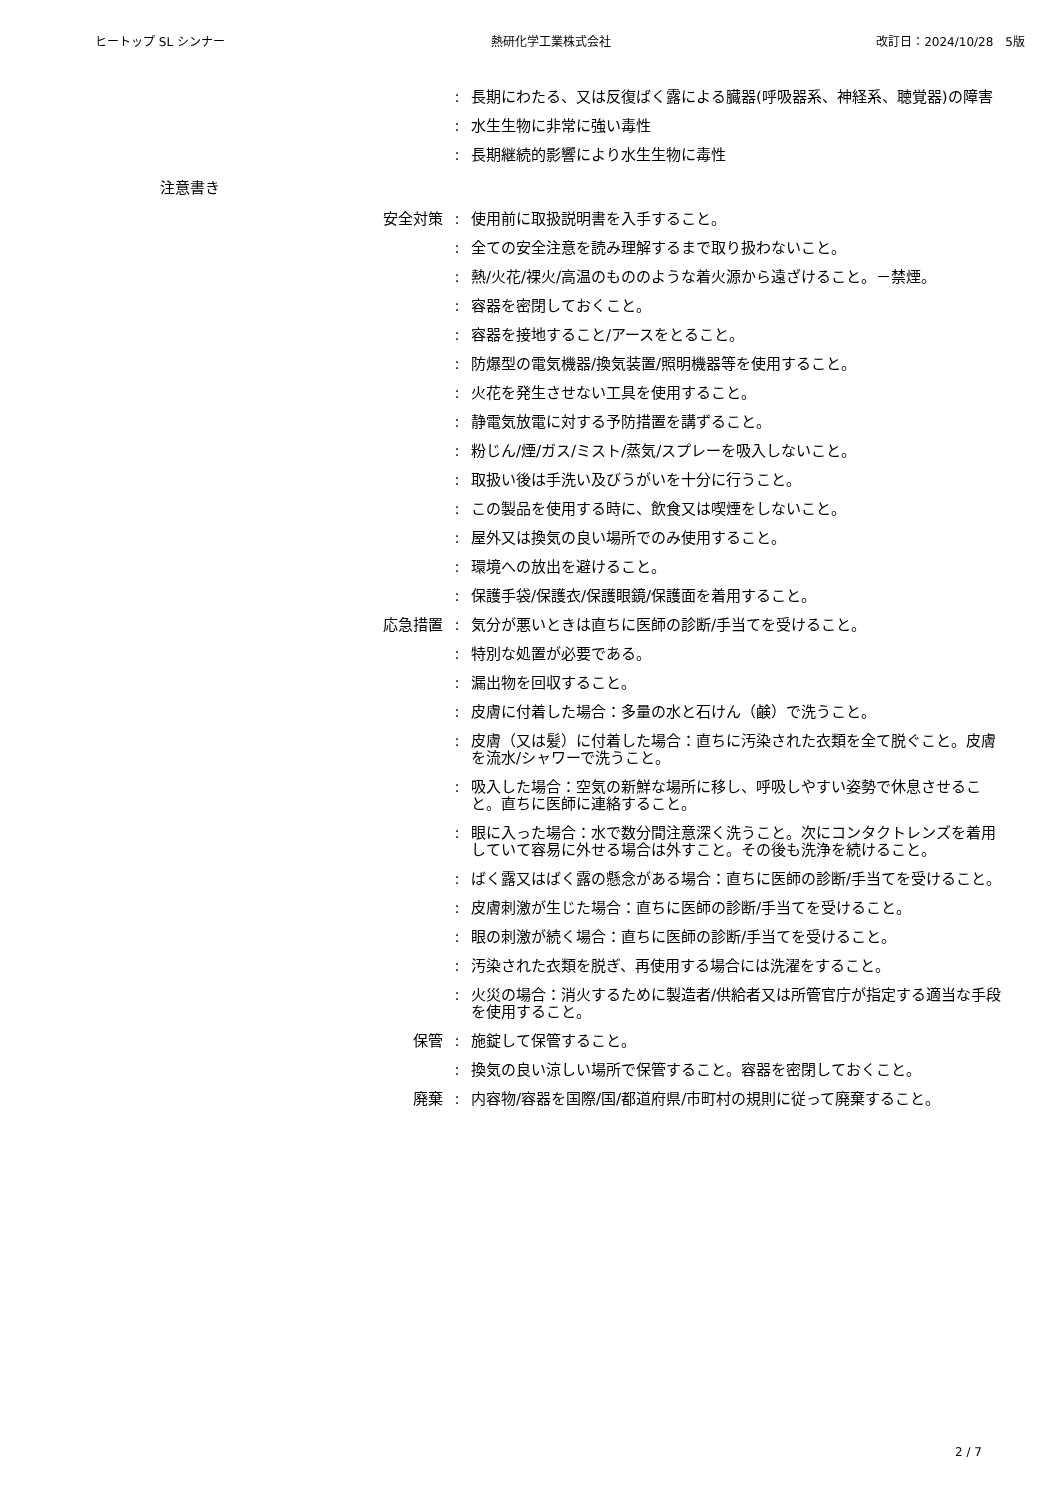ヒートップ SL シンナー 熱研化学工業株式会社 改訂日：2024/10/28　5版
: 長期にわたる、又は反復ばく露による臓器(呼吸器系、神経系、聴覚器)の障害
: 水生生物に非常に強い毒性
: 長期継続的影響により水生生物に毒性
注意書き
安全対策 : 使用前に取扱説明書を入手すること。
: 全ての安全注意を読み理解するまで取り扱わないこと。
: 熱/火花/裸火/高温のもののような着火源から遠ざけること。－禁煙。
: 容器を密閉しておくこと。
: 容器を接地すること/アースをとること。
: 防爆型の電気機器/換気装置/照明機器等を使用すること。
: 火花を発生させない工具を使用すること。
: 静電気放電に対する予防措置を講ずること。
: 粉じん/煙/ガス/ミスト/蒸気/スプレーを吸入しないこと。
: 取扱い後は手洗い及びうがいを十分に行うこと。
: この製品を使用する時に、飲食又は喫煙をしないこと。
: 屋外又は換気の良い場所でのみ使用すること。
: 環境への放出を避けること。
: 保護手袋/保護衣/保護眼鏡/保護面を着用すること。
応急措置 : 気分が悪いときは直ちに医師の診断/手当てを受けること。
: 特別な処置が必要である。
: 漏出物を回収すること。
: 皮膚に付着した場合：多量の水と石けん（鹸）で洗うこと。
: 皮膚（又は髪）に付着した場合：直ちに汚染された衣類を全て脱ぐこと。皮膚を流水/シャワーで洗うこと。
: 吸入した場合：空気の新鮮な場所に移し、呼吸しやすい姿勢で休息させること。直ちに医師に連絡すること。
: 眼に入った場合：水で数分間注意深く洗うこと。次にコンタクトレンズを着用していて容易に外せる場合は外すこと。その後も洗浄を続けること。
: ばく露又はばく露の懸念がある場合：直ちに医師の診断/手当てを受けること。
: 皮膚刺激が生じた場合：直ちに医師の診断/手当てを受けること。
: 眼の刺激が続く場合：直ちに医師の診断/手当てを受けること。
: 汚染された衣類を脱ぎ、再使用する場合には洗濯をすること。
: 火災の場合：消火するために製造者/供給者又は所管官庁が指定する適当な手段を使用すること。
保管 : 施錠して保管すること。
: 換気の良い涼しい場所で保管すること。容器を密閉しておくこと。
廃棄 : 内容物/容器を国際/国/都道府県/市町村の規則に従って廃棄すること。
2 / 7